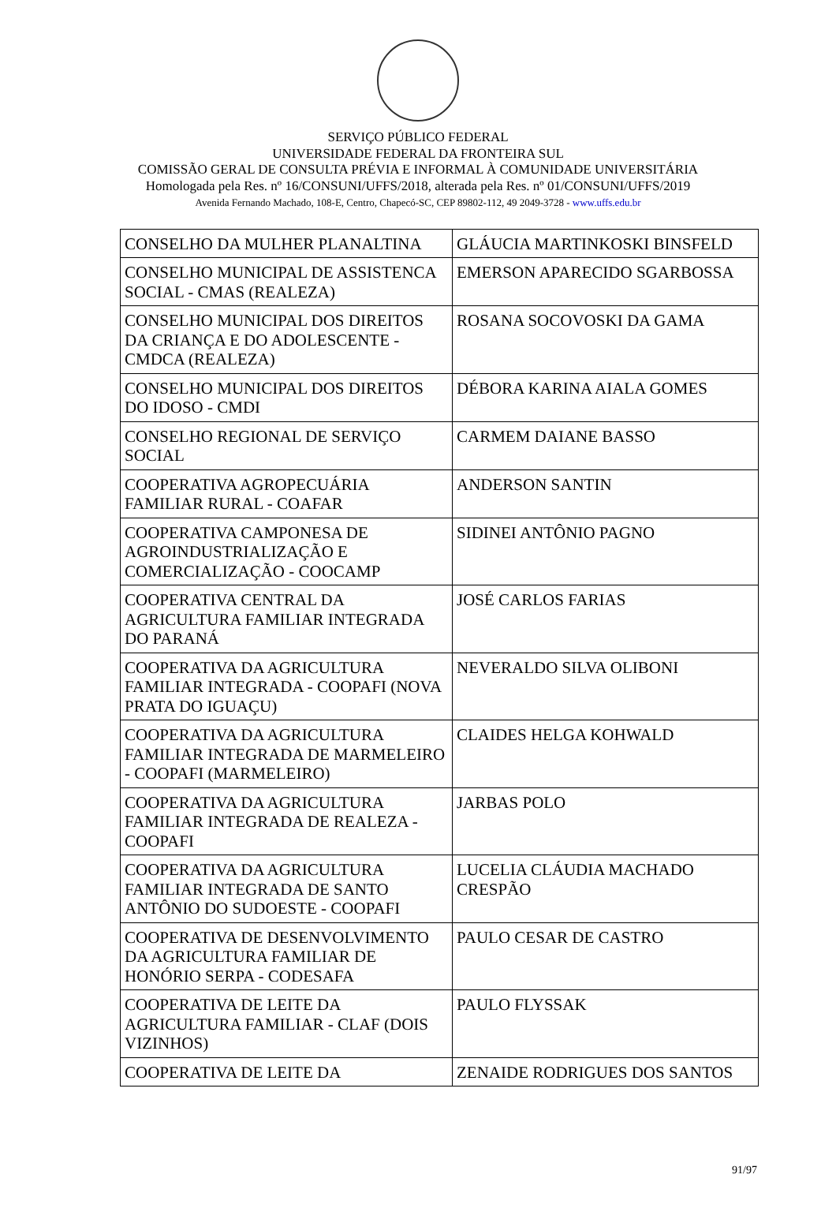SERVIÇO PÚBLICO FEDERAL
UNIVERSIDADE FEDERAL DA FRONTEIRA SUL
COMISSÃO GERAL DE CONSULTA PRÉVIA E INFORMAL À COMUNIDADE UNIVERSITÁRIA
Homologada pela Res. nº 16/CONSUNI/UFFS/2018, alterada pela Res. nº 01/CONSUNI/UFFS/2019
Avenida Fernando Machado, 108-E, Centro, Chapecó-SC, CEP 89802-112, 49 2049-3728 - www.uffs.edu.br
| CONSELHO DA MULHER PLANALTINA | GLÁUCIA MARTINKOSKI BINSFELD |
| CONSELHO MUNICIPAL DE ASSISTENCA SOCIAL - CMAS (REALEZA) | EMERSON APARECIDO SGARBOSSA |
| CONSELHO MUNICIPAL DOS DIREITOS DA CRIANÇA E DO ADOLESCENTE - CMDCA (REALEZA) | ROSANA SOCOVOSKI DA GAMA |
| CONSELHO MUNICIPAL DOS DIREITOS DO IDOSO - CMDI | DÉBORA KARINA AIALA GOMES |
| CONSELHO REGIONAL DE SERVIÇO SOCIAL | CARMEM DAIANE BASSO |
| COOPERATIVA AGROPECUÁRIA FAMILIAR RURAL - COAFAR | ANDERSON SANTIN |
| COOPERATIVA CAMPONESA DE AGROINDUSTRIALIZAÇÃO E COMERCIALIZAÇÃO - COOCAMP | SIDINEI ANTÔNIO PAGNO |
| COOPERATIVA CENTRAL DA AGRICULTURA FAMILIAR INTEGRADA DO PARANÁ | JOSÉ CARLOS FARIAS |
| COOPERATIVA DA AGRICULTURA FAMILIAR INTEGRADA - COOPAFI (NOVA PRATA DO IGUAÇU) | NEVERALDO SILVA OLIBONI |
| COOPERATIVA DA AGRICULTURA FAMILIAR INTEGRADA DE MARMELEIRO - COOPAFI (MARMELEIRO) | CLAIDES HELGA KOHWALD |
| COOPERATIVA DA AGRICULTURA FAMILIAR INTEGRADA DE REALEZA - COOPAFI | JARBAS POLO |
| COOPERATIVA DA AGRICULTURA FAMILIAR INTEGRADA DE SANTO ANTÔNIO DO SUDOESTE - COOPAFI | LUCELIA CLÁUDIA MACHADO CRESPÃO |
| COOPERATIVA DE DESENVOLVIMENTO DA AGRICULTURA FAMILIAR DE HONÓRIO SERPA - CODESAFA | PAULO CESAR DE CASTRO |
| COOPERATIVA DE LEITE DA AGRICULTURA FAMILIAR - CLAF (DOIS VIZINHOS) | PAULO FLYSSAK |
| COOPERATIVA DE LEITE DA | ZENAIDE RODRIGUES DOS SANTOS |
91/97